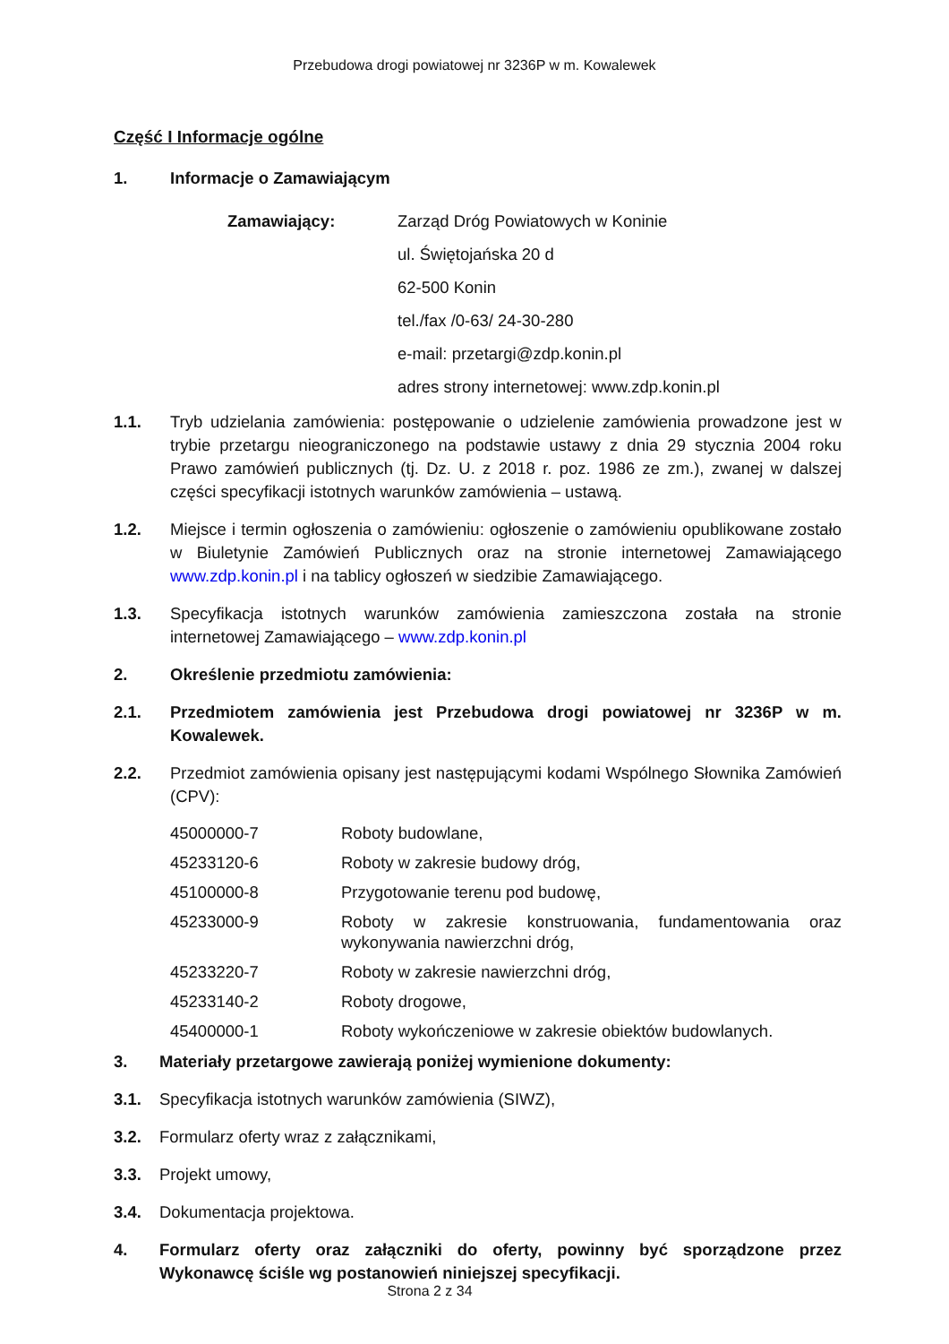Przebudowa drogi powiatowej nr 3236P w m. Kowalewek
Część I Informacje ogólne
1. Informacje o Zamawiającym
Zamawiający: Zarząd Dróg Powiatowych w Koninie
ul. Świętojańska 20 d
62-500 Konin
tel./fax /0-63/ 24-30-280
e-mail: przetargi@zdp.konin.pl
adres strony internetowej: www.zdp.konin.pl
1.1. Tryb udzielania zamówienia: postępowanie o udzielenie zamówienia prowadzone jest w trybie przetargu nieograniczonego na podstawie ustawy z dnia 29 stycznia 2004 roku Prawo zamówień publicznych (tj. Dz. U. z 2018 r. poz. 1986 ze zm.), zwanej w dalszej części specyfikacji istotnych warunków zamówienia – ustawą.
1.2. Miejsce i termin ogłoszenia o zamówieniu: ogłoszenie o zamówieniu opublikowane zostało w Biuletynie Zamówień Publicznych oraz na stronie internetowej Zamawiającego www.zdp.konin.pl i na tablicy ogłoszeń w siedzibie Zamawiającego.
1.3. Specyfikacja istotnych warunków zamówienia zamieszczona została na stronie internetowej Zamawiającego – www.zdp.konin.pl
2. Określenie przedmiotu zamówienia:
2.1. Przedmiotem zamówienia jest Przebudowa drogi powiatowej nr 3236P w m. Kowalewek.
2.2. Przedmiot zamówienia opisany jest następującymi kodami Wspólnego Słownika Zamówień (CPV):
45000000-7 Roboty budowlane,
45233120-6 Roboty w zakresie budowy dróg,
45100000-8 Przygotowanie terenu pod budowę,
45233000-9 Roboty w zakresie konstruowania, fundamentowania oraz wykonywania nawierzchni dróg,
45233220-7 Roboty w zakresie nawierzchni dróg,
45233140-2 Roboty drogowe,
45400000-1 Roboty wykończeniowe w zakresie obiektów budowlanych.
3. Materiały przetargowe zawierają poniżej wymienione dokumenty:
3.1. Specyfikacja istotnych warunków zamówienia (SIWZ),
3.2. Formularz oferty wraz z załącznikami,
3.3. Projekt umowy,
3.4. Dokumentacja projektowa.
4. Formularz oferty oraz załączniki do oferty, powinny być sporządzone przez Wykonawcę ściśle wg postanowień niniejszej specyfikacji.
Strona 2 z 34